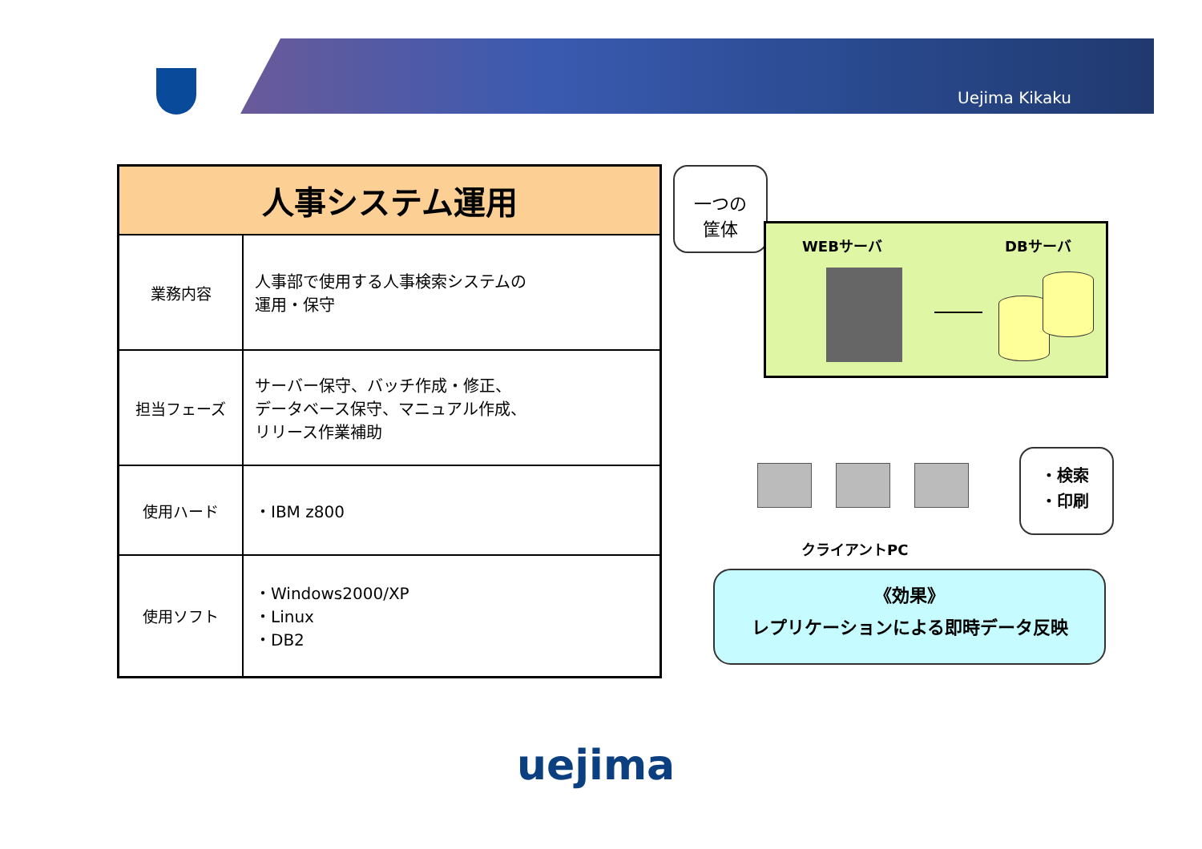Uejima Kikaku
| 人事システム運用 | |
| --- | --- |
| 業務内容 | 人事部で使用する人事検索システムの 運用・保守 |
| 担当フェーズ | サーバー保守、バッチ作成・修正、 データベース保守、マニュアル作成、 リリース作業補助 |
| 使用ハード | ・IBM z800 |
| 使用ソフト | ・Windows2000/XP ・Linux ・DB2 |
一つの
筐体
WEBサーバ DBサーバ
クライアントPC
・検索
・印刷
《効果》
レプリケーションによる即時データ反映
uejima